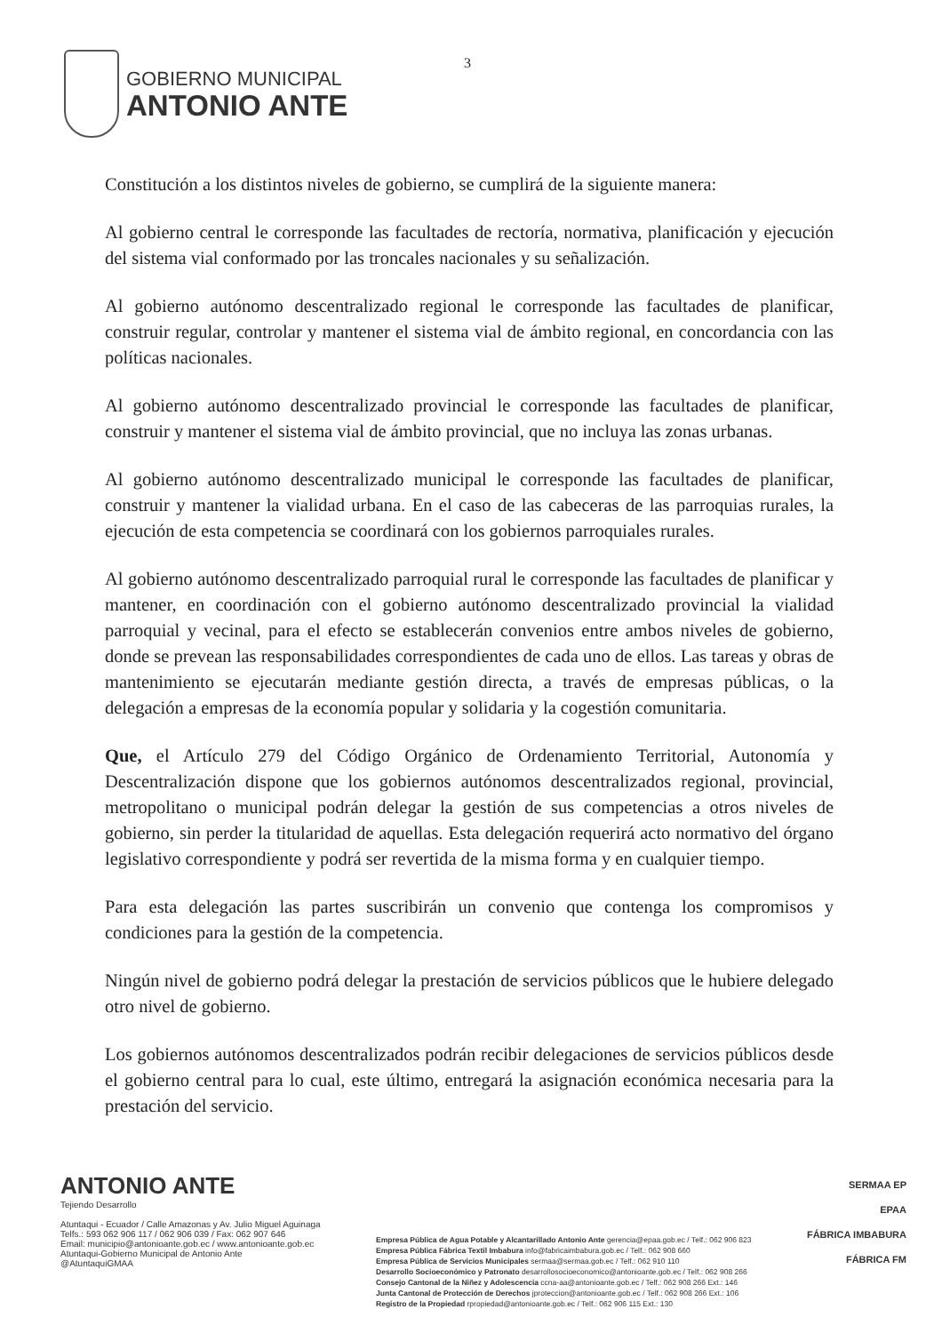GOBIERNO MUNICIPAL
ANTONIO ANTE
3
Constitución a los distintos niveles de gobierno, se cumplirá de la siguiente manera:
Al gobierno central le corresponde las facultades de rectoría, normativa, planificación y ejecución del sistema vial conformado por las troncales nacionales y su señalización.
Al gobierno autónomo descentralizado regional le corresponde las facultades de planificar, construir regular, controlar y mantener el sistema vial de ámbito regional, en concordancia con las políticas nacionales.
Al gobierno autónomo descentralizado provincial le corresponde las facultades de planificar, construir y mantener el sistema vial de ámbito provincial, que no incluya las zonas urbanas.
Al gobierno autónomo descentralizado municipal le corresponde las facultades de planificar, construir y mantener la vialidad urbana. En el caso de las cabeceras de las parroquias rurales, la ejecución de esta competencia se coordinará con los gobiernos parroquiales rurales.
Al gobierno autónomo descentralizado parroquial rural le corresponde las facultades de planificar y mantener, en coordinación con el gobierno autónomo descentralizado provincial la vialidad parroquial y vecinal, para el efecto se establecerán convenios entre ambos niveles de gobierno, donde se prevean las responsabilidades correspondientes de cada uno de ellos. Las tareas y obras de mantenimiento se ejecutarán mediante gestión directa, a través de empresas públicas, o la delegación a empresas de la economía popular y solidaria y la cogestión comunitaria.
Que, el Artículo 279 del Código Orgánico de Ordenamiento Territorial, Autonomía y Descentralización dispone que los gobiernos autónomos descentralizados regional, provincial, metropolitano o municipal podrán delegar la gestión de sus competencias a otros niveles de gobierno, sin perder la titularidad de aquellas. Esta delegación requerirá acto normativo del órgano legislativo correspondiente y podrá ser revertida de la misma forma y en cualquier tiempo.
Para esta delegación las partes suscribirán un convenio que contenga los compromisos y condiciones para la gestión de la competencia.
Ningún nivel de gobierno podrá delegar la prestación de servicios públicos que le hubiere delegado otro nivel de gobierno.
Los gobiernos autónomos descentralizados podrán recibir delegaciones de servicios públicos desde el gobierno central para lo cual, este último, entregará la asignación económica necesaria para la prestación del servicio.
ANTONIO ANTE
Tejiendo Desarrollo
Atuntaqui - Ecuador / Calle Amazonas y Av. Julio Miguel Aguinaga
Telfs.: 593 062 906 117 / 062 906 039 / Fax: 062 907 646
Email: municipio@antonioante.gob.ec / www.antonioante.gob.ec
Atuntaqui-Gobierno Municipal de Antonio Ante
@AtuntaquiGMAA
Empresa Pública de Agua Potable y Alcantarillado Antonio Ante gerencia@epaa.gob.ec / Telf.: 062 906 823
Empresa Pública Fábrica Textil Imbabura info@fabricaimbabura.gob.ec / Telf.: 062 908 660
Empresa Pública de Servicios Municipales sermaa@sermaa.gob.ec / Telf.: 062 910 110
Desarrollo Socioeconómico y Patronato desarrollosocioeconomico@antonioante.gob.ec / Telf.: 062 908 266
Consejo Cantonal de la Niñez y Adolescencia ccna-aa@antonioante.gob.ec / Telf.: 062 908 266 Ext.: 146
Junta Cantonal de Protección de Derechos jproteccion@antonioante.gob.ec / Telf.: 062 908 266 Ext.: 106
Registro de la Propiedad rpropiedad@antonioante.gob.ec / Telf.: 062 906 115 Ext.: 130
SERMAA EP
EPAA
FÁBRICA IMBABURA
FÁBRICA FM